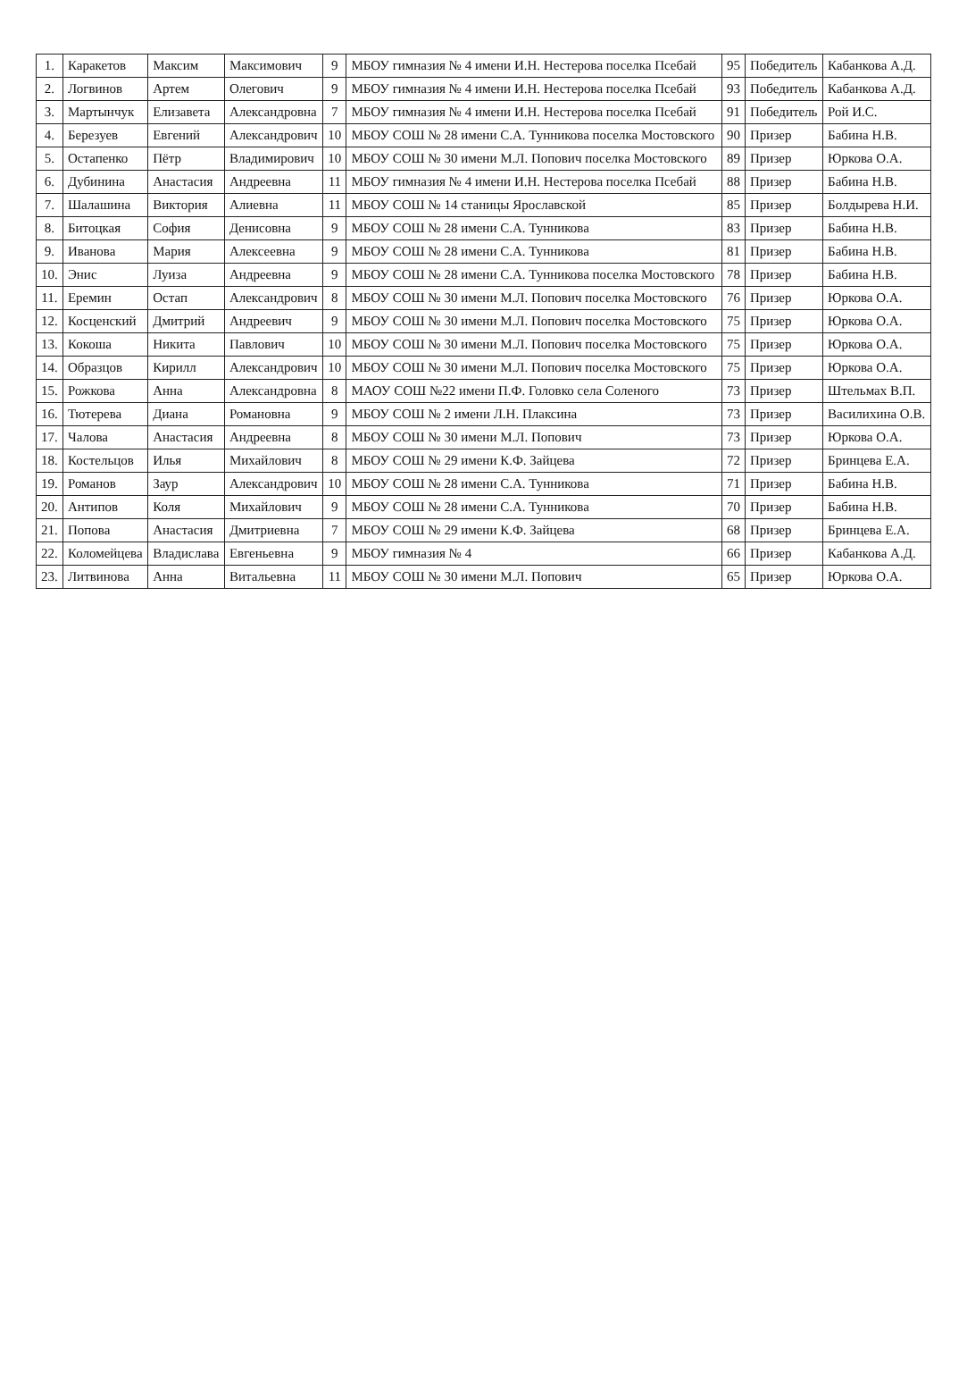| 1. | Каракетов | Максим | Максимович | 9 | МБОУ гимназия № 4 имени И.Н. Нестерова поселка Псебай | 95 | Победитель | Кабанкова А.Д. |
| 2. | Логвинов | Артем | Олегович | 9 | МБОУ гимназия № 4 имени И.Н. Нестерова поселка Псебай | 93 | Победитель | Кабанкова А.Д. |
| 3. | Мартынчук | Елизавета | Александровна | 7 | МБОУ гимназия № 4 имени И.Н. Нестерова поселка Псебай | 91 | Победитель | Рой И.С. |
| 4. | Березуев | Евгений | Александрович | 10 | МБОУ СОШ № 28 имени С.А. Тунникова поселка Мостовского | 90 | Призер | Бабина Н.В. |
| 5. | Остапенко | Пётр | Владимирович | 10 | МБОУ СОШ № 30 имени М.Л. Попович поселка Мостовского | 89 | Призер | Юркова О.А. |
| 6. | Дубинина | Анастасия | Андреевна | 11 | МБОУ гимназия № 4 имени И.Н. Нестерова поселка Псебай | 88 | Призер | Бабина Н.В. |
| 7. | Шалашина | Виктория | Алиевна | 11 | МБОУ СОШ № 14 станицы Ярославской | 85 | Призер | Болдырева Н.И. |
| 8. | Битоцкая | София | Денисовна | 9 | МБОУ СОШ № 28 имени С.А. Тунникова | 83 | Призер | Бабина Н.В. |
| 9. | Иванова | Мария | Алексеевна | 9 | МБОУ СОШ № 28 имени С.А. Тунникова | 81 | Призер | Бабина Н.В. |
| 10. | Энис | Луиза | Андреевна | 9 | МБОУ СОШ № 28 имени С.А. Тунникова поселка Мостовского | 78 | Призер | Бабина Н.В. |
| 11. | Еремин | Остап | Александрович | 8 | МБОУ СОШ № 30 имени М.Л. Попович поселка Мостовского | 76 | Призер | Юркова О.А. |
| 12. | Косценский | Дмитрий | Андреевич | 9 | МБОУ СОШ № 30 имени М.Л. Попович поселка Мостовского | 75 | Призер | Юркова О.А. |
| 13. | Кокоша | Никита | Павлович | 10 | МБОУ СОШ № 30 имени М.Л. Попович поселка Мостовского | 75 | Призер | Юркова О.А. |
| 14. | Образцов | Кирилл | Александрович | 10 | МБОУ СОШ № 30 имени М.Л. Попович поселка Мостовского | 75 | Призер | Юркова О.А. |
| 15. | Рожкова | Анна | Александровна | 8 | МАОУ СОШ №22 имени П.Ф. Головко села Соленого | 73 | Призер | Штельмах В.П. |
| 16. | Тютерева | Диана | Романовна | 9 | МБОУ СОШ № 2 имени Л.Н. Плаксина | 73 | Призер | Василихина О.В. |
| 17. | Чалова | Анастасия | Андреевна | 8 | МБОУ СОШ № 30 имени М.Л. Попович | 73 | Призер | Юркова О.А. |
| 18. | Костельцов | Илья | Михайлович | 8 | МБОУ СОШ № 29 имени К.Ф. Зайцева | 72 | Призер | Бринцева Е.А. |
| 19. | Романов | Заур | Александрович | 10 | МБОУ СОШ № 28 имени С.А. Тунникова | 71 | Призер | Бабина Н.В. |
| 20. | Антипов | Коля | Михайлович | 9 | МБОУ СОШ № 28 имени С.А. Тунникова | 70 | Призер | Бабина Н.В. |
| 21. | Попова | Анастасия | Дмитриевна | 7 | МБОУ СОШ № 29 имени К.Ф. Зайцева | 68 | Призер | Бринцева Е.А. |
| 22. | Коломейцева | Владислава | Евгеньевна | 9 | МБОУ гимназия № 4 | 66 | Призер | Кабанкова А.Д. |
| 23. | Литвинова | Анна | Витальевна | 11 | МБОУ СОШ № 30 имени М.Л. Попович | 65 | Призер | Юркова О.А. |